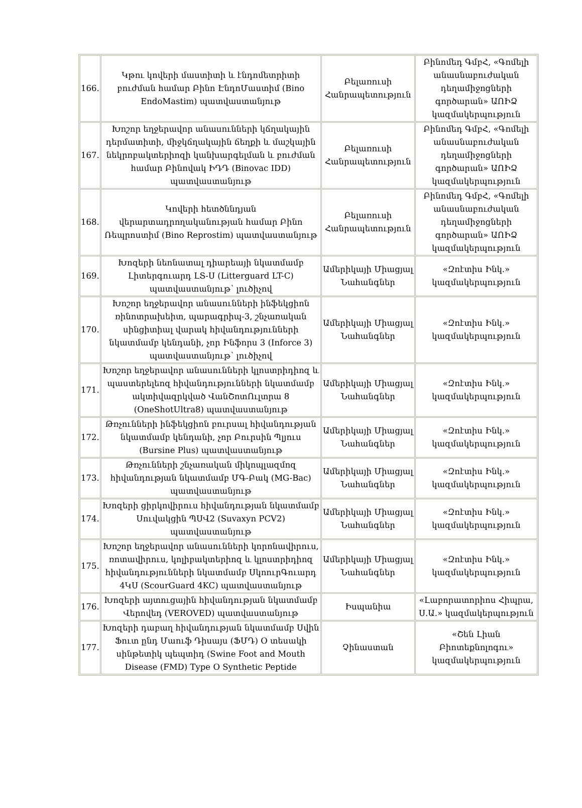| 166. | Կթու կովերի մաստիտի և էնդոմետրիտի բուժման համար Բինո ԷնդոՄաստիմ (Bino EndoMastim) պատվաստանյութ | Բելառուսի Հանրապետություն | Բինոմեդ ԳմբՀ, «Գոմելի անասնաբուժական դեղամիջոցների գործարան» ԱՈԻՁ կազմակերպություն |
| 167. | Խոշոր եղջերավոր անասունների կճղակային դերմատիտի, միջկճղակային ճեղքի և մաշկային նեկրոբակտերիոզի կանխարգելման և բուժման համար Բինովակ ԻԴԴ (Binovac IDD) պատվաստանյութ | Բելառուսի Հանրապետություն | Բինոմեդ ԳմբՀ, «Գոմելի անասնաբուժական դեղամիջոցների գործարան» ԱՈԻՁ կազմակերպություն |
| 168. | Կովերի հետծննդյան վերարտադրողականության համար Բինո Ռեպրոստիմ (Bino Reprostim) պատվաստանյութ | Բելառուսի Հանրապետություն | Բինոմեդ ԳմբՀ, «Գոմելի անասնաբուժական դեղամիջոցների գործարան» ԱՈԻՁ կազմակերպություն |
| 169. | Խոզերի նեոնատալ դիարեայի նկատմամբ Լիտերգուարդ ԼՏ-Ս (Litterguard LT-C) պատվաստանյութ՝ լուծիչով | Ամերիկայի Միացյալ Նահանգներ | «Զոէտիս Ինկ.» կազմակերպություն |
| 170. | Խոշոր եղջերավոր անասունների ինֆեկցիոն ռինոտրախեիտ, պարագրիպ-3, շնչառական սինցիտիալ վարակ հիվանդությունների նկատմամբ կենդանի, չոր Ինֆորս 3 (Inforce 3) պատվաստանյութ՝ լուծիչով | Ամերիկայի Միացյալ Նահանգներ | «Զոէտիս Ինկ.» կազմակերպություն |
| 171. | Խոշոր եղջերավոր անասունների կլոստրիդիոզ և պաստերելեոզ հիվանդությունների նկատմամբ ակտիվազրկված ՎանՇոտՈւլտրա 8 (OneShotUltra8) պատվաստանյութ | Ամերիկայի Միացյալ Նահանգներ | «Զոէտիս Ինկ.» կազմակերպություն |
| 172. | Թռչունների ինֆեկցիոն բուրսալ հիվանդության նկատմամբ կենդանի, չոր Բուրսին Պլյուս (Bursine Plus) պատվաստանյութ | Ամերիկայի Միացյալ Նահանգներ | «Զոէտիս Ինկ.» կազմակերպություն |
| 173. | Թռչունների շնչառական միկոպլազմոզ հիվանդության նկատմամբ ՄԳ-Բակ (MG-Bac) պատվաստանյութ | Ամերիկայի Միացյալ Նահանգներ | «Զոէտիս Ինկ.» կազմակերպություն |
| 174. | Խոզերի ցիրկովիրուս հիվանդության նկատմամբ Սուվակցին ՊՍՎ2 (Suvaxyn PCV2) պատվաստանյութ | Ամերիկայի Միացյալ Նահանգներ | «Զոէտիս Ինկ.» կազմակերպություն |
| 175. | Խոշոր եղջերավոր անասունների կորոնավիրուս, ռոտավիրուս, կոլիբակտերիոզ և կլոստրիդիոզ հիվանդությունների նկատմամբ ՍկոուրԳուարդ 4ԿՍ (ScourGuard 4KC) պատվաստանյութ | Ամերիկայի Միացյալ Նահանգներ | «Զոէտիս Ինկ.» կազմակերպություն |
| 176. | Խոզերի այտուցային հիվանդության նկատմամբ Վերովեդ (VEROVED) պատվաստանյութ | Իսպանիա | «Լաբորատորիոս Հիպրա, Ս.Ա.» կազմակերպություն |
| 177. | Խոզերի դաբաղ հիվանդության նկատմամբ Սվին Ֆուտ ընդ Մաուֆ Դիսայս (ՖՄԴ) O տեսակի սինթետիկ պեպտիդ (Swine Foot and Mouth Disease (FMD) Type O Synthetic Peptide | Չինաստան | «Շեն Լիան Բիոտեքնոլոգու» կազմակերպություն |